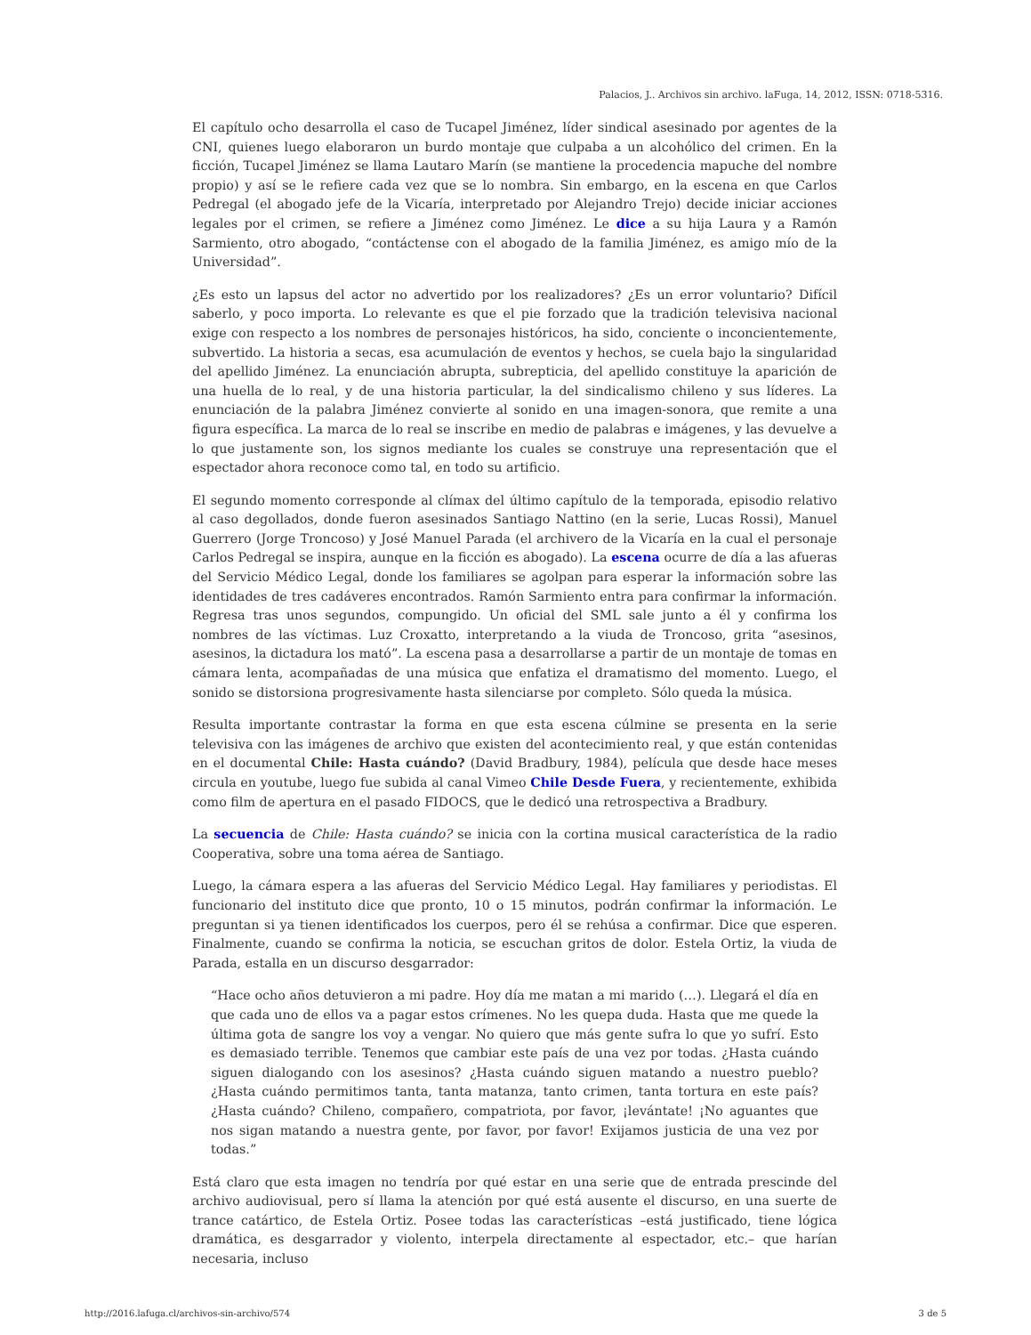Palacios, J.. Archivos sin archivo. laFuga, 14, 2012, ISSN: 0718-5316.
El capítulo ocho desarrolla el caso de Tucapel Jiménez, líder sindical asesinado por agentes de la CNI, quienes luego elaboraron un burdo montaje que culpaba a un alcohólico del crimen. En la ficción, Tucapel Jiménez se llama Lautaro Marín (se mantiene la procedencia mapuche del nombre propio) y así se le refiere cada vez que se lo nombra. Sin embargo, en la escena en que Carlos Pedregal (el abogado jefe de la Vicaría, interpretado por Alejandro Trejo) decide iniciar acciones legales por el crimen, se refiere a Jiménez como Jiménez. Le dice a su hija Laura y a Ramón Sarmiento, otro abogado, “contáctense con el abogado de la familia Jiménez, es amigo mío de la Universidad”.
¿Es esto un lapsus del actor no advertido por los realizadores? ¿Es un error voluntario? Difícil saberlo, y poco importa. Lo relevante es que el pie forzado que la tradición televisiva nacional exige con respecto a los nombres de personajes históricos, ha sido, conciente o inconcientemente, subvertido. La historia a secas, esa acumulación de eventos y hechos, se cuela bajo la singularidad del apellido Jiménez. La enunciación abrupta, subrepticia, del apellido constituye la aparición de una huella de lo real, y de una historia particular, la del sindicalismo chileno y sus líderes. La enunciación de la palabra Jiménez convierte al sonido en una imagen-sonora, que remite a una figura específica. La marca de lo real se inscribe en medio de palabras e imágenes, y las devuelve a lo que justamente son, los signos mediante los cuales se construye una representación que el espectador ahora reconoce como tal, en todo su artificio.
El segundo momento corresponde al clímax del último capítulo de la temporada, episodio relativo al caso degollados, donde fueron asesinados Santiago Nattino (en la serie, Lucas Rossi), Manuel Guerrero (Jorge Troncoso) y José Manuel Parada (el archivero de la Vicaría en la cual el personaje Carlos Pedregal se inspira, aunque en la ficción es abogado). La escena ocurre de día a las afueras del Servicio Médico Legal, donde los familiares se agolpan para esperar la información sobre las identidades de tres cadáveres encontrados. Ramón Sarmiento entra para confirmar la información. Regresa tras unos segundos, compungido. Un oficial del SML sale junto a él y confirma los nombres de las víctimas. Luz Croxatto, interpretando a la viuda de Troncoso, grita “asesinos, asesinos, la dictadura los mató”. La escena pasa a desarrollarse a partir de un montaje de tomas en cámara lenta, acompañadas de una música que enfatiza el dramatismo del momento. Luego, el sonido se distorsiona progresivamente hasta silenciarse por completo. Sólo queda la música.
Resulta importante contrastar la forma en que esta escena cúlmine se presenta en la serie televisiva con las imágenes de archivo que existen del acontecimiento real, y que están contenidas en el documental Chile: Hasta cuándo? (David Bradbury, 1984), película que desde hace meses circula en youtube, luego fue subida al canal Vimeo Chile Desde Fuera, y recientemente, exhibida como film de apertura en el pasado FIDOCS, que le dedicó una retrospectiva a Bradbury.
La secuencia de Chile: Hasta cuándo? se inicia con la cortina musical característica de la radio Cooperativa, sobre una toma aérea de Santiago.
Luego, la cámara espera a las afueras del Servicio Médico Legal. Hay familiares y periodistas. El funcionario del instituto dice que pronto, 10 o 15 minutos, podrán confirmar la información. Le preguntan si ya tienen identificados los cuerpos, pero él se rehúsa a confirmar. Dice que esperen. Finalmente, cuando se confirma la noticia, se escuchan gritos de dolor. Estela Ortiz, la viuda de Parada, estalla en un discurso desgarrador:
“Hace ocho años detuvieron a mi padre. Hoy día me matan a mi marido (…). Llegará el día en que cada uno de ellos va a pagar estos crímenes. No les quepa duda. Hasta que me quede la última gota de sangre los voy a vengar. No quiero que más gente sufra lo que yo sufrí. Esto es demasiado terrible. Tenemos que cambiar este país de una vez por todas. ¿Hasta cuándo siguen dialogando con los asesinos? ¿Hasta cuándo siguen matando a nuestro pueblo? ¿Hasta cuándo permitimos tanta, tanta matanza, tanto crimen, tanta tortura en este país? ¿Hasta cuándo? Chileno, compañero, compatriota, por favor, ¡levántate! ¡No aguantes que nos sigan matando a nuestra gente, por favor, por favor! Exijamos justicia de una vez por todas.”
Está claro que esta imagen no tendría por qué estar en una serie que de entrada prescinde del archivo audiovisual, pero sí llama la atención por qué está ausente el discurso, en una suerte de trance catártico, de Estela Ortiz. Posee todas las características –está justificado, tiene lógica dramática, es desgarrador y violento, interpela directamente al espectador, etc.– que harían necesaria, incluso
http://2016.lafuga.cl/archivos-sin-archivo/574 3 de 5